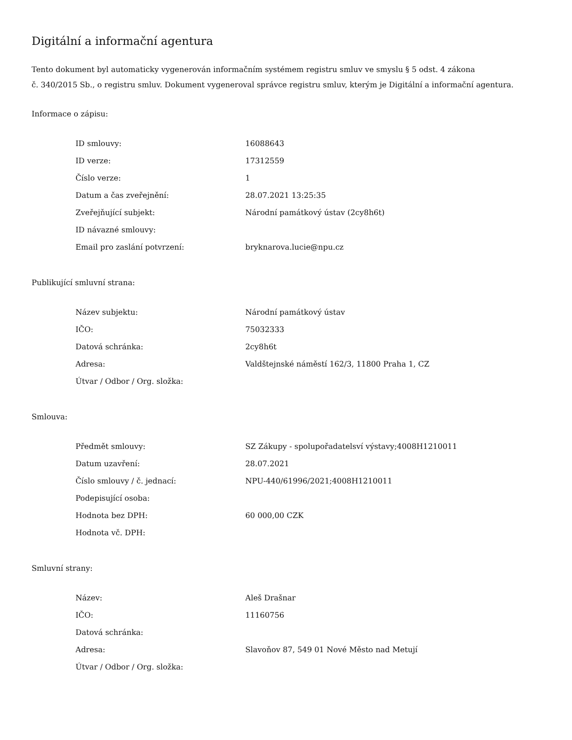Digitální a informační agentura
Tento dokument byl automaticky vygenerován informačním systémem registru smluv ve smyslu § 5 odst. 4 zákona
č. 340/2015 Sb., o registru smluv. Dokument vygeneroval správce registru smluv, kterým je Digitální a informační agentura.
Informace o zápisu:
| ID smlouvy: | 16088643 |
| ID verze: | 17312559 |
| Číslo verze: | 1 |
| Datum a čas zveřejnění: | 28.07.2021 13:25:35 |
| Zveřejňující subjekt: | Národní památkový ústav (2cy8h6t) |
| ID návazné smlouvy: | |
| Email pro zaslání potvrzení: | bryknarova.lucie@npu.cz |
Publikující smluvní strana:
| Název subjektu: | Národní památkový ústav |
| IČO: | 75032333 |
| Datová schránka: | 2cy8h6t |
| Adresa: | Valdštejnské náměstí 162/3, 11800 Praha 1, CZ |
| Útvar / Odbor / Org. složka: | |
Smlouva:
| Předmět smlouvy: | SZ Zákupy - spolupořadatelsví výstavy;4008H1210011 |
| Datum uzavření: | 28.07.2021 |
| Číslo smlouvy / č. jednací: | NPU-440/61996/2021;4008H1210011 |
| Podepisující osoba: | |
| Hodnota bez DPH: | 60 000,00 CZK |
| Hodnota vč. DPH: | |
Smluvní strany:
| Název: | Aleš Drašnar |
| IČO: | 11160756 |
| Datová schránka: | |
| Adresa: | Slavoňov 87, 549 01 Nové Město nad Metují |
| Útvar / Odbor / Org. složka: | |